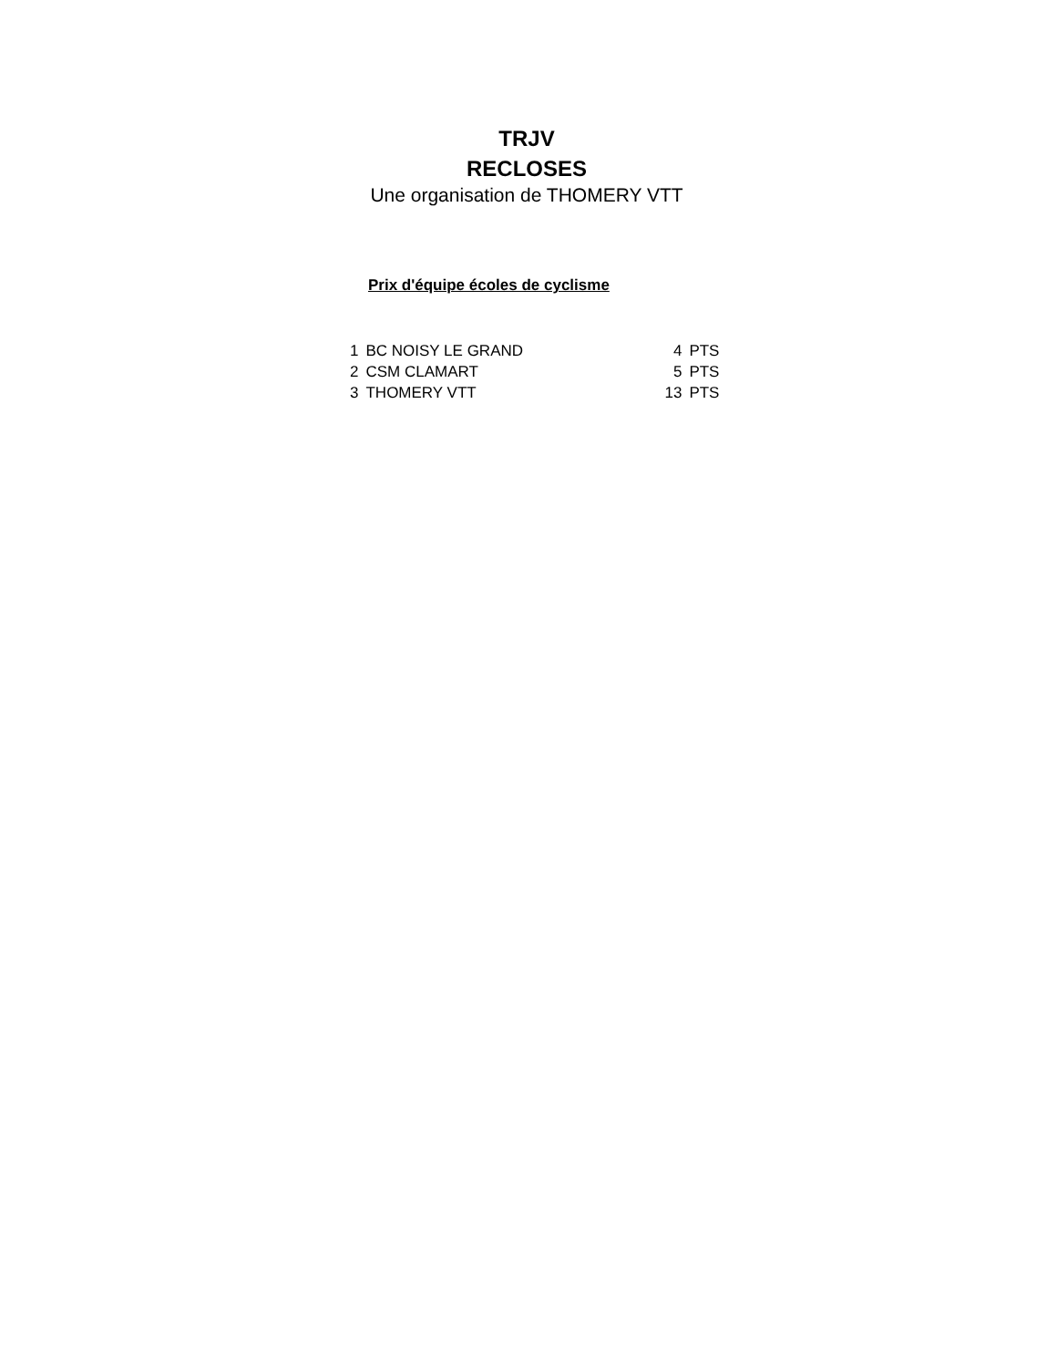TRJV
RECLOSES
Une organisation de THOMERY VTT
Prix d'équipe écoles de cyclisme
| 1 | BC NOISY LE GRAND | 4 | PTS |
| 2 | CSM CLAMART | 5 | PTS |
| 3 | THOMERY VTT | 13 | PTS |